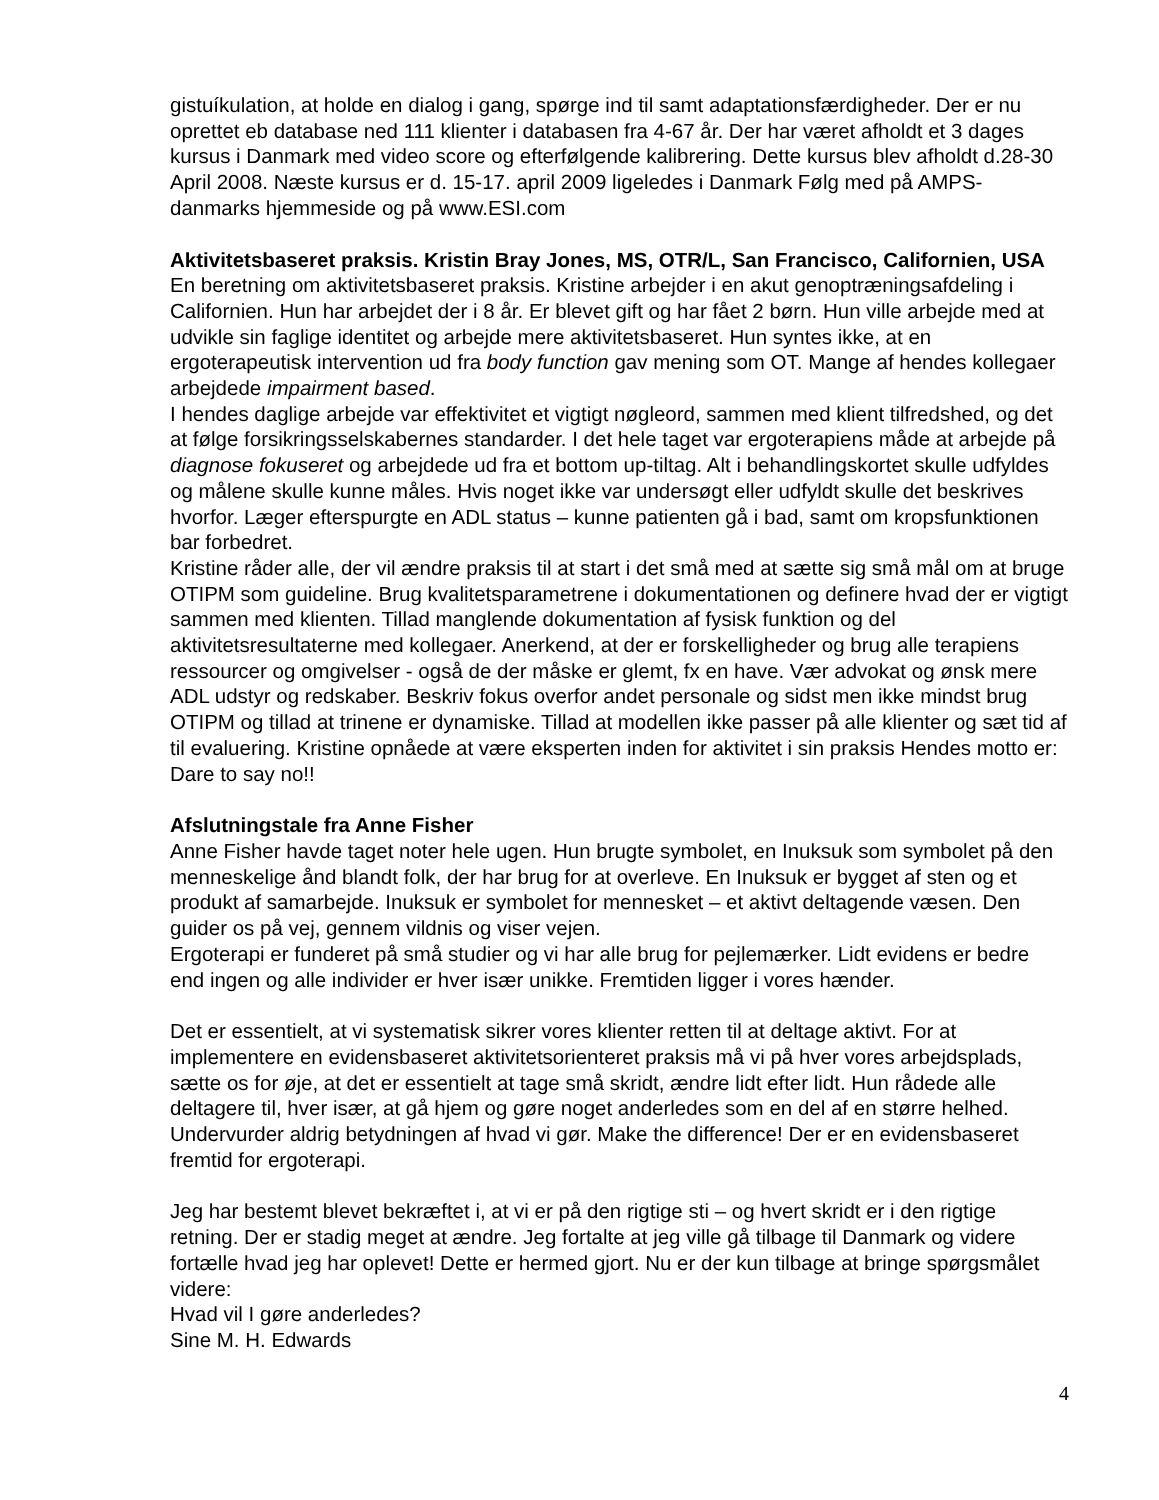gistuíkulation, at holde en dialog i gang, spørge ind til samt adaptationsfærdigheder. Der er nu oprettet eb database ned 111 klienter i databasen fra 4-67 år. Der har været afholdt et 3 dages kursus i Danmark med video score og efterfølgende kalibrering. Dette kursus blev afholdt d.28-30 April 2008. Næste kursus er d. 15-17. april 2009 ligeledes i Danmark Følg med på AMPS-danmarks hjemmeside og på www.ESI.com
Aktivitetsbaseret praksis. Kristin Bray Jones, MS, OTR/L, San Francisco, Californien, USA
En beretning om aktivitetsbaseret praksis. Kristine arbejder i en akut genoptræningsafdeling i Californien. Hun har arbejdet der i 8 år. Er blevet gift og har fået 2 børn. Hun ville arbejde med at udvikle sin faglige identitet og arbejde mere aktivitetsbaseret. Hun syntes ikke, at en ergoterapeutisk intervention ud fra body function gav mening som OT. Mange af hendes kollegaer arbejdede impairment based.
I hendes daglige arbejde var effektivitet et vigtigt nøgleord, sammen med klient tilfredshed, og det at følge forsikringsselskabernes standarder. I det hele taget var ergoterapiens måde at arbejde på diagnose fokuseret og arbejdede ud fra et bottom up-tiltag. Alt i behandlingskortet skulle udfyldes og målene skulle kunne måles. Hvis noget ikke var undersøgt eller udfyldt skulle det beskrives hvorfor. Læger efterspurgte en ADL status – kunne patienten gå i bad, samt om kropsfunktionen bar forbedret.
Kristine råder alle, der vil ændre praksis til at start i det små med at sætte sig små mål om at bruge OTIPM som guideline. Brug kvalitetsparametrene i dokumentationen og definere hvad der er vigtigt sammen med klienten. Tillad manglende dokumentation af fysisk funktion og del aktivitetsresultaterne med kollegaer. Anerkend, at der er forskelligheder og brug alle terapiens ressourcer og omgivelser - også de der måske er glemt, fx en have. Vær advokat og ønsk mere ADL udstyr og redskaber. Beskriv fokus overfor andet personale og sidst men ikke mindst brug OTIPM og tillad at trinene er dynamiske. Tillad at modellen ikke passer på alle klienter og sæt tid af til evaluering. Kristine opnåede at være eksperten inden for aktivitet i sin praksis Hendes motto er: Dare to say no!!
Afslutningstale fra Anne Fisher
Anne Fisher havde taget noter hele ugen. Hun brugte symbolet, en Inuksuk som symbolet på den menneskelige ånd blandt folk, der har brug for at overleve. En Inuksuk er bygget af sten og et produkt af samarbejde. Inuksuk er symbolet for mennesket – et aktivt deltagende væsen. Den guider os på vej, gennem vildnis og viser vejen.
Ergoterapi er funderet på små studier og vi har alle brug for pejlemærker. Lidt evidens er bedre end ingen og alle individer er hver især unikke. Fremtiden ligger i vores hænder.
Det er essentielt, at vi systematisk sikrer vores klienter retten til at deltage aktivt. For at implementere en evidensbaseret aktivitetsorienteret praksis må vi på hver vores arbejdsplads, sætte os for øje, at det er essentielt at tage små skridt, ændre lidt efter lidt. Hun rådede alle deltagere til, hver især, at gå hjem og gøre noget anderledes som en del af en større helhed. Undervurder aldrig betydningen af hvad vi gør. Make the difference! Der er en evidensbaseret fremtid for ergoterapi.
Jeg har bestemt blevet bekræftet i, at vi er på den rigtige sti – og hvert skridt er i den rigtige retning. Der er stadig meget at ændre. Jeg fortalte at jeg ville gå tilbage til Danmark og videre fortælle hvad jeg har oplevet! Dette er hermed gjort. Nu er der kun tilbage at bringe spørgsmålet videre:
Hvad vil I gøre anderledes?
Sine M. H. Edwards
4